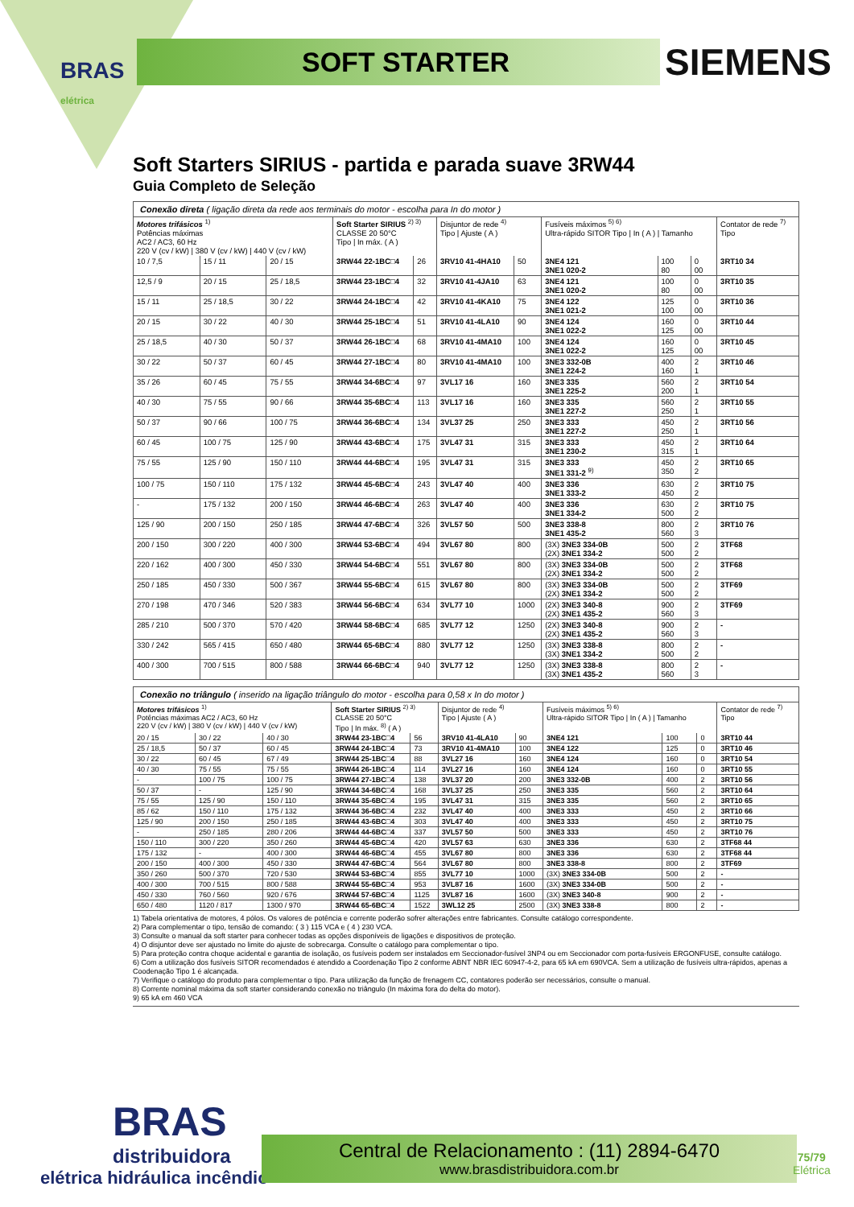BRAS
elétrica
SOFT STARTER SIEMENS
Soft Starters SIRIUS - partida e parada suave 3RW44
Guia Completo de Seleção
Conexão direta ( ligação direta da rede aos terminais do motor - escolha para In do motor )
| Motores trifásicos <sup>1)</sup> Potências máximas AC2 / AC3, 60 Hz 220 V (cv / kW) / 380 V (cv / kW) / 440 V (cv / kW) | | | Soft Starter SIRIUS <sup>2) 3)</sup> CLASSE 20 50°C Tipo / In máx. ( A ) | | Disjuntor de rede <sup>4)</sup> Tipo / Ajuste ( A ) | | Fusíveis máximos <sup>5) 6)</sup> Ultra-rápido SITOR Tipo / In ( A ) / Tamanho | | | Contator de rede <sup>7)</sup> Tipo |
| --- | --- | --- | --- | --- | --- | --- | --- | --- | --- | --- |
| 10 / 7,5 | 15 / 11 | 20 / 15 | 3RW44 22-1BC□4 | 26 | 3RV10 41-4HA10 | 50 | 3NE4 121 3NE1 020-2 | 100 80 | 0 00 | 3RT10 34 |
| 12,5 / 9 | 20 / 15 | 25 / 18,5 | 3RW44 23-1BC□4 | 32 | 3RV10 41-4JA10 | 63 | 3NE4 121 3NE1 020-2 | 100 80 | 0 00 | 3RT10 35 |
| 15 / 11 | 25 / 18,5 | 30 / 22 | 3RW44 24-1BC□4 | 42 | 3RV10 41-4KA10 | 75 | 3NE4 122 3NE1 021-2 | 125 100 | 0 00 | 3RT10 36 |
| 20 / 15 | 30 / 22 | 40 / 30 | 3RW44 25-1BC□4 | 51 | 3RV10 41-4LA10 | 90 | 3NE4 124 3NE1 022-2 | 160 125 | 0 00 | 3RT10 44 |
| 25 / 18,5 | 40 / 30 | 50 / 37 | 3RW44 26-1BC□4 | 68 | 3RV10 41-4MA10 | 100 | 3NE4 124 3NE1 022-2 | 160 125 | 0 00 | 3RT10 45 |
| 30 / 22 | 50 / 37 | 60 / 45 | 3RW44 27-1BC□4 | 80 | 3RV10 41-4MA10 | 100 | 3NE3 332-0B 3NE1 224-2 | 400 160 | 2 1 | 3RT10 46 |
| 35 / 26 | 60 / 45 | 75 / 55 | 3RW44 34-6BC□4 | 97 | 3VL17 16 | 160 | 3NE3 335 3NE1 225-2 | 560 200 | 2 1 | 3RT10 54 |
| 40 / 30 | 75 / 55 | 90 / 66 | 3RW44 35-6BC□4 | 113 | 3VL17 16 | 160 | 3NE3 335 3NE1 227-2 | 560 250 | 2 1 | 3RT10 55 |
| 50 / 37 | 90 / 66 | 100 / 75 | 3RW44 36-6BC□4 | 134 | 3VL37 25 | 250 | 3NE3 333 3NE1 227-2 | 450 250 | 2 1 | 3RT10 56 |
| 60 / 45 | 100 / 75 | 125 / 90 | 3RW44 43-6BC□4 | 175 | 3VL47 31 | 315 | 3NE3 333 3NE1 230-2 | 450 315 | 2 1 | 3RT10 64 |
| 75 / 55 | 125 / 90 | 150 / 110 | 3RW44 44-6BC□4 | 195 | 3VL47 31 | 315 | 3NE3 333 3NE1 331-2 <sup>9)</sup> | 450 350 | 2 2 | 3RT10 65 |
| 100 / 75 | 150 / 110 | 175 / 132 | 3RW44 45-6BC□4 | 243 | 3VL47 40 | 400 | 3NE3 336 3NE1 333-2 | 630 450 | 2 2 | 3RT10 75 |
| - | 175 / 132 | 200 / 150 | 3RW44 46-6BC□4 | 263 | 3VL47 40 | 400 | 3NE3 336 3NE1 334-2 | 630 500 | 2 2 | 3RT10 75 |
| 125 / 90 | 200 / 150 | 250 / 185 | 3RW44 47-6BC□4 | 326 | 3VL57 50 | 500 | 3NE3 338-8 3NE1 435-2 | 800 560 | 2 3 | 3RT10 76 |
| 200 / 150 | 300 / 220 | 400 / 300 | 3RW44 53-6BC□4 | 494 | 3VL67 80 | 800 | (3X) 3NE3 334-0B (2X) 3NE1 334-2 | 500 500 | 2 2 | 3TF68 |
| 220 / 162 | 400 / 300 | 450 / 330 | 3RW44 54-6BC□4 | 551 | 3VL67 80 | 800 | (3X) 3NE3 334-0B (2X) 3NE1 334-2 | 500 500 | 2 2 | 3TF68 |
| 250 / 185 | 450 / 330 | 500 / 367 | 3RW44 55-6BC□4 | 615 | 3VL67 80 | 800 | (3X) 3NE3 334-0B (2X) 3NE1 334-2 | 500 500 | 2 2 | 3TF69 |
| 270 / 198 | 470 / 346 | 520 / 383 | 3RW44 56-6BC□4 | 634 | 3VL77 10 | 1000 | (2X) 3NE3 340-8 (2X) 3NE1 435-2 | 900 560 | 2 3 | 3TF69 |
| 285 / 210 | 500 / 370 | 570 / 420 | 3RW44 58-6BC□4 | 685 | 3VL77 12 | 1250 | (2X) 3NE3 340-8 (2X) 3NE1 435-2 | 900 560 | 2 3 | - |
| 330 / 242 | 565 / 415 | 650 / 480 | 3RW44 65-6BC□4 | 880 | 3VL77 12 | 1250 | (3X) 3NE3 338-8 (3X) 3NE1 334-2 | 800 500 | 2 2 | - |
| 400 / 300 | 700 / 515 | 800 / 588 | 3RW44 66-6BC□4 | 940 | 3VL77 12 | 1250 | (3X) 3NE3 338-8 (3X) 3NE1 435-2 | 800 560 | 2 3 | - |
Conexão no triângulo ( inserido na ligação triângulo do motor - escolha para 0,58 x In do motor )
| Motores trifásicos <sup>1)</sup> Potências máximas AC2 / AC3, 60 Hz 220 V (cv / kW) / 380 V (cv / kW) / 440 V (cv / kW) | | | Soft Starter SIRIUS <sup>2) 3)</sup> CLASSE 20 50°C Tipo / In máx. <sup>8)</sup> ( A ) | | Disjuntor de rede <sup>4)</sup> Tipo / Ajuste ( A ) | | Fusíveis máximos <sup>5) 6)</sup> Ultra-rápido SITOR Tipo / In ( A ) / Tamanho | | | Contator de rede <sup>7)</sup> Tipo |
| --- | --- | --- | --- | --- | --- | --- | --- | --- | --- | --- |
| 20 / 15 | 30 / 22 | 40 / 30 | 3RW44 23-1BC□4 | 56 | 3RV10 41-4LA10 | 90 | 3NE4 121 | 100 | 0 | 3RT10 44 |
| 25 / 18,5 | 50 / 37 | 60 / 45 | 3RW44 24-1BC□4 | 73 | 3RV10 41-4MA10 | 100 | 3NE4 122 | 125 | 0 | 3RT10 46 |
| 30 / 22 | 60 / 45 | 67 / 49 | 3RW44 25-1BC□4 | 88 | 3VL27 16 | 160 | 3NE4 124 | 160 | 0 | 3RT10 54 |
| 40 / 30 | 75 / 55 | 75 / 55 | 3RW44 26-1BC□4 | 114 | 3VL27 16 | 160 | 3NE4 124 | 160 | 0 | 3RT10 55 |
| - | 100 / 75 | 100 / 75 | 3RW44 27-1BC□4 | 138 | 3VL37 20 | 200 | 3NE3 332-0B | 400 | 2 | 3RT10 56 |
| 50 / 37 | - | 125 / 90 | 3RW44 34-6BC□4 | 168 | 3VL37 25 | 250 | 3NE3 335 | 560 | 2 | 3RT10 64 |
| 75 / 55 | 125 / 90 | 150 / 110 | 3RW44 35-6BC□4 | 195 | 3VL47 31 | 315 | 3NE3 335 | 560 | 2 | 3RT10 65 |
| 85 / 62 | 150 / 110 | 175 / 132 | 3RW44 36-6BC□4 | 232 | 3VL47 40 | 400 | 3NE3 333 | 450 | 2 | 3RT10 66 |
| 125 / 90 | 200 / 150 | 250 / 185 | 3RW44 43-6BC□4 | 303 | 3VL47 40 | 400 | 3NE3 333 | 450 | 2 | 3RT10 75 |
| - | 250 / 185 | 280 / 206 | 3RW44 44-6BC□4 | 337 | 3VL57 50 | 500 | 3NE3 333 | 450 | 2 | 3RT10 76 |
| 150 / 110 | 300 / 220 | 350 / 260 | 3RW44 45-6BC□4 | 420 | 3VL57 63 | 630 | 3NE3 336 | 630 | 2 | 3TF68 44 |
| 175 / 132 | - | 400 / 300 | 3RW44 46-6BC□4 | 455 | 3VL67 80 | 800 | 3NE3 336 | 630 | 2 | 3TF68 44 |
| 200 / 150 | 400 / 300 | 450 / 330 | 3RW44 47-6BC□4 | 564 | 3VL67 80 | 800 | 3NE3 338-8 | 800 | 2 | 3TF69 |
| 350 / 260 | 500 / 370 | 720 / 530 | 3RW44 53-6BC□4 | 855 | 3VL77 10 | 1000 | (3X) 3NE3 334-0B | 500 | 2 | - |
| 400 / 300 | 700 / 515 | 800 / 588 | 3RW44 55-6BC□4 | 953 | 3VL87 16 | 1600 | (3X) 3NE3 334-0B | 500 | 2 | - |
| 450 / 330 | 760 / 560 | 920 / 676 | 3RW44 57-6BC□4 | 1125 | 3VL87 16 | 1600 | (3X) 3NE3 340-8 | 900 | 2 | - |
| 650 / 480 | 1120 / 817 | 1300 / 970 | 3RW44 65-6BC□4 | 1522 | 3WL12 25 | 2500 | (3X) 3NE3 338-8 | 800 | 2 | - |
1) Tabela orientativa de motores, 4 pólos. Os valores de potência e corrente poderão sofrer alterações entre fabricantes. Consulte catálogo correspondente.
2) Para complementar o tipo, tensão de comando: ( 3 ) 115 VCA e ( 4 ) 230 VCA.
3) Consulte o manual da soft starter para conhecer todas as opções disponíveis de ligações e dispositivos de proteção.
4) O disjuntor deve ser ajustado no limite do ajuste de sobrecarga. Consulte o catálogo para complementar o tipo.
5) Para proteção contra choque acidental e garantia de isolação, os fusíveis podem ser instalados em Seccionador-fusível 3NP4 ou em Seccionador com porta-fusíveis ERGONFUSE, consulte catálogo.
6) Com a utilização dos fusíveis SITOR recomendados é atendido a Coordenação Tipo 2 conforme ABNT NBR IEC 60947-4-2, para 65 kA em 690VCA. Sem a utilização de fusíveis ultra-rápidos, apenas a Coodenação Tipo 1 é alcançada.
7) Verifique o catálogo do produto para complementar o tipo. Para utilização da função de frenagem CC, contatores poderão ser necessários, consulte o manual.
8) Corrente nominal máxima da soft starter considerando conexão no triângulo (In máxima fora do delta do motor).
9) 65 kA em 460 VCA
BRAS
distribuidora
elétrica hidráulica incêndio
Central de Relacionamento : (11) 2894-6470
www.brasdistribuidora.com.br
75/79
Elétrica